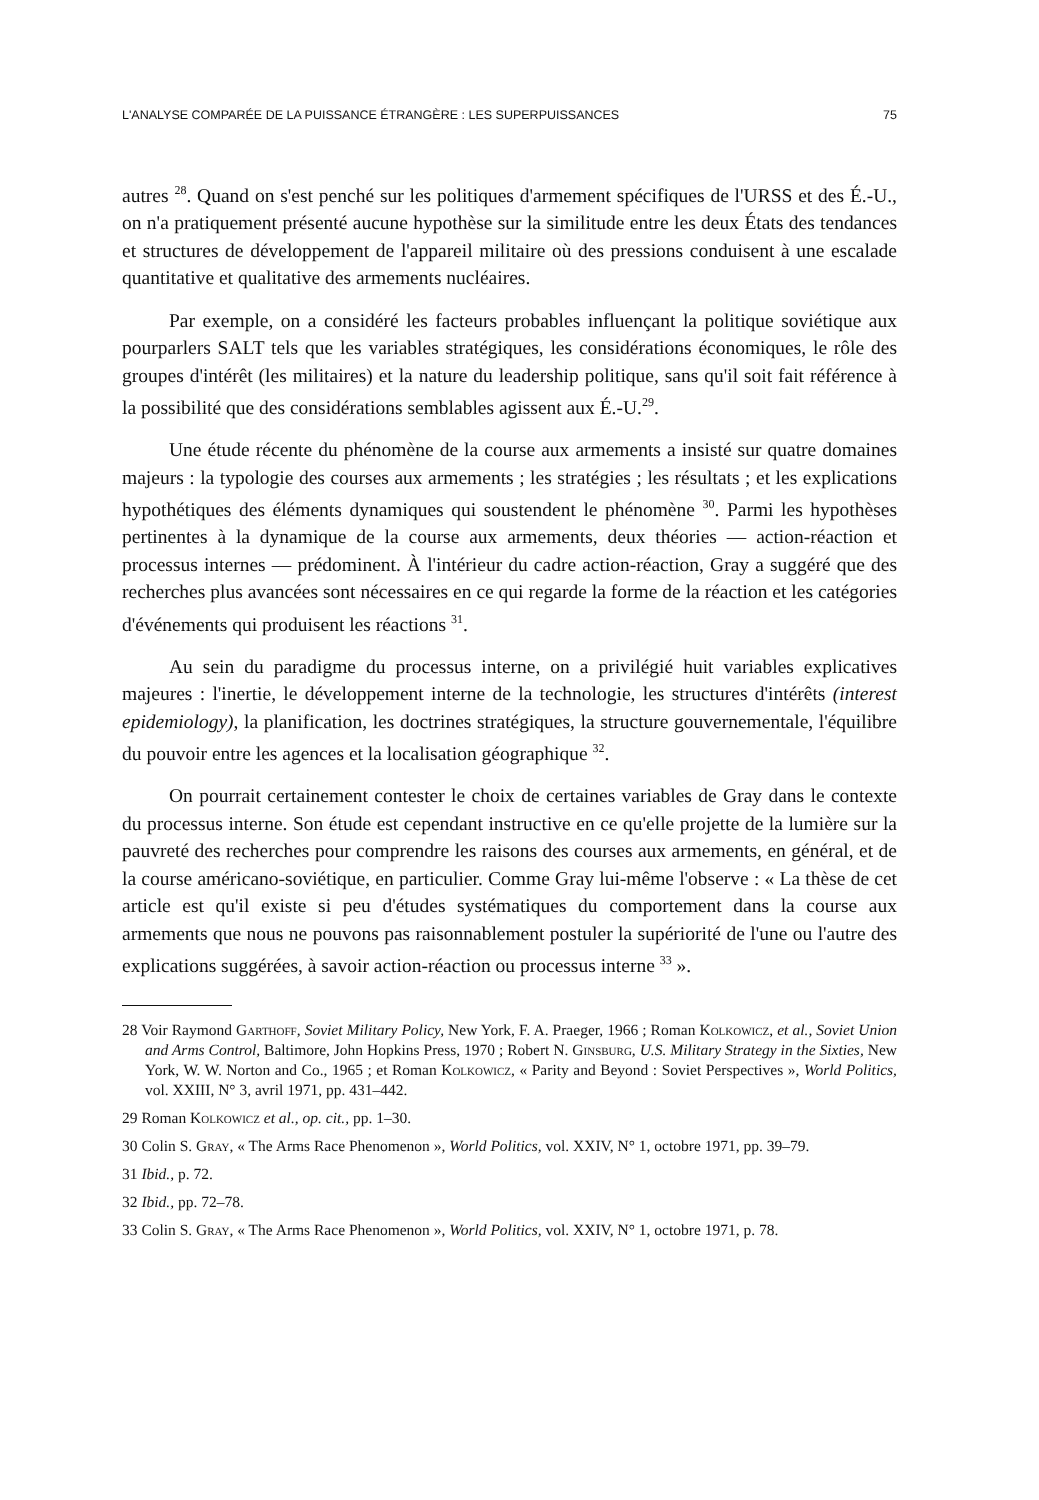L'ANALYSE COMPARÉE DE LA PUISSANCE ÉTRANGÈRE : LES SUPERPUISSANCES 75
autres <sup>28</sup>. Quand on s'est penché sur les politiques d'armement spécifiques de l'URSS et des É.-U., on n'a pratiquement présenté aucune hypothèse sur la similitude entre les deux États des tendances et structures de développement de l'appareil militaire où des pressions conduisent à une escalade quantitative et qualitative des armements nucléaires.
Par exemple, on a considéré les facteurs probables influençant la politique soviétique aux pourparlers SALT tels que les variables stratégiques, les considérations économiques, le rôle des groupes d'intérêt (les militaires) et la nature du leadership politique, sans qu'il soit fait référence à la possibilité que des considérations semblables agissent aux É.-U.<sup>29</sup>.
Une étude récente du phénomène de la course aux armements a insisté sur quatre domaines majeurs : la typologie des courses aux armements ; les stratégies ; les résultats ; et les explications hypothétiques des éléments dynamiques qui soustendent le phénomène <sup>30</sup>. Parmi les hypothèses pertinentes à la dynamique de la course aux armements, deux théories — action-réaction et processus internes — prédominent. À l'intérieur du cadre action-réaction, Gray a suggéré que des recherches plus avancées sont nécessaires en ce qui regarde la forme de la réaction et les catégories d'événements qui produisent les réactions <sup>31</sup>.
Au sein du paradigme du processus interne, on a privilégié huit variables explicatives majeures : l'inertie, le développement interne de la technologie, les structures d'intérêts (interest epidemiology), la planification, les doctrines stratégiques, la structure gouvernementale, l'équilibre du pouvoir entre les agences et la localisation géographique <sup>32</sup>.
On pourrait certainement contester le choix de certaines variables de Gray dans le contexte du processus interne. Son étude est cependant instructive en ce qu'elle projette de la lumière sur la pauvreté des recherches pour comprendre les raisons des courses aux armements, en général, et de la course américano-soviétique, en particulier. Comme Gray lui-même l'observe : « La thèse de cet article est qu'il existe si peu d'études systématiques du comportement dans la course aux armements que nous ne pouvons pas raisonnablement postuler la supériorité de l'une ou l'autre des explications suggérées, à savoir action-réaction ou processus interne <sup>33</sup> ».
28 Voir Raymond Garthoff, Soviet Military Policy, New York, F. A. Praeger, 1966 ; Roman Kolkowicz, et al., Soviet Union and Arms Control, Baltimore, John Hopkins Press, 1970 ; Robert N. Ginsburg, U.S. Military Strategy in the Sixties, New York, W. W. Norton and Co., 1965 ; et Roman Kolkowicz, « Parity and Beyond : Soviet Perspectives », World Politics, vol. XXIII, N° 3, avril 1971, pp. 431–442.
29 Roman Kolkowicz et al., op. cit., pp. 1–30.
30 Colin S. Gray, « The Arms Race Phenomenon », World Politics, vol. XXIV, N° 1, octobre 1971, pp. 39–79.
31 Ibid., p. 72.
32 Ibid., pp. 72–78.
33 Colin S. Gray, « The Arms Race Phenomenon », World Politics, vol. XXIV, N° 1, octobre 1971, p. 78.